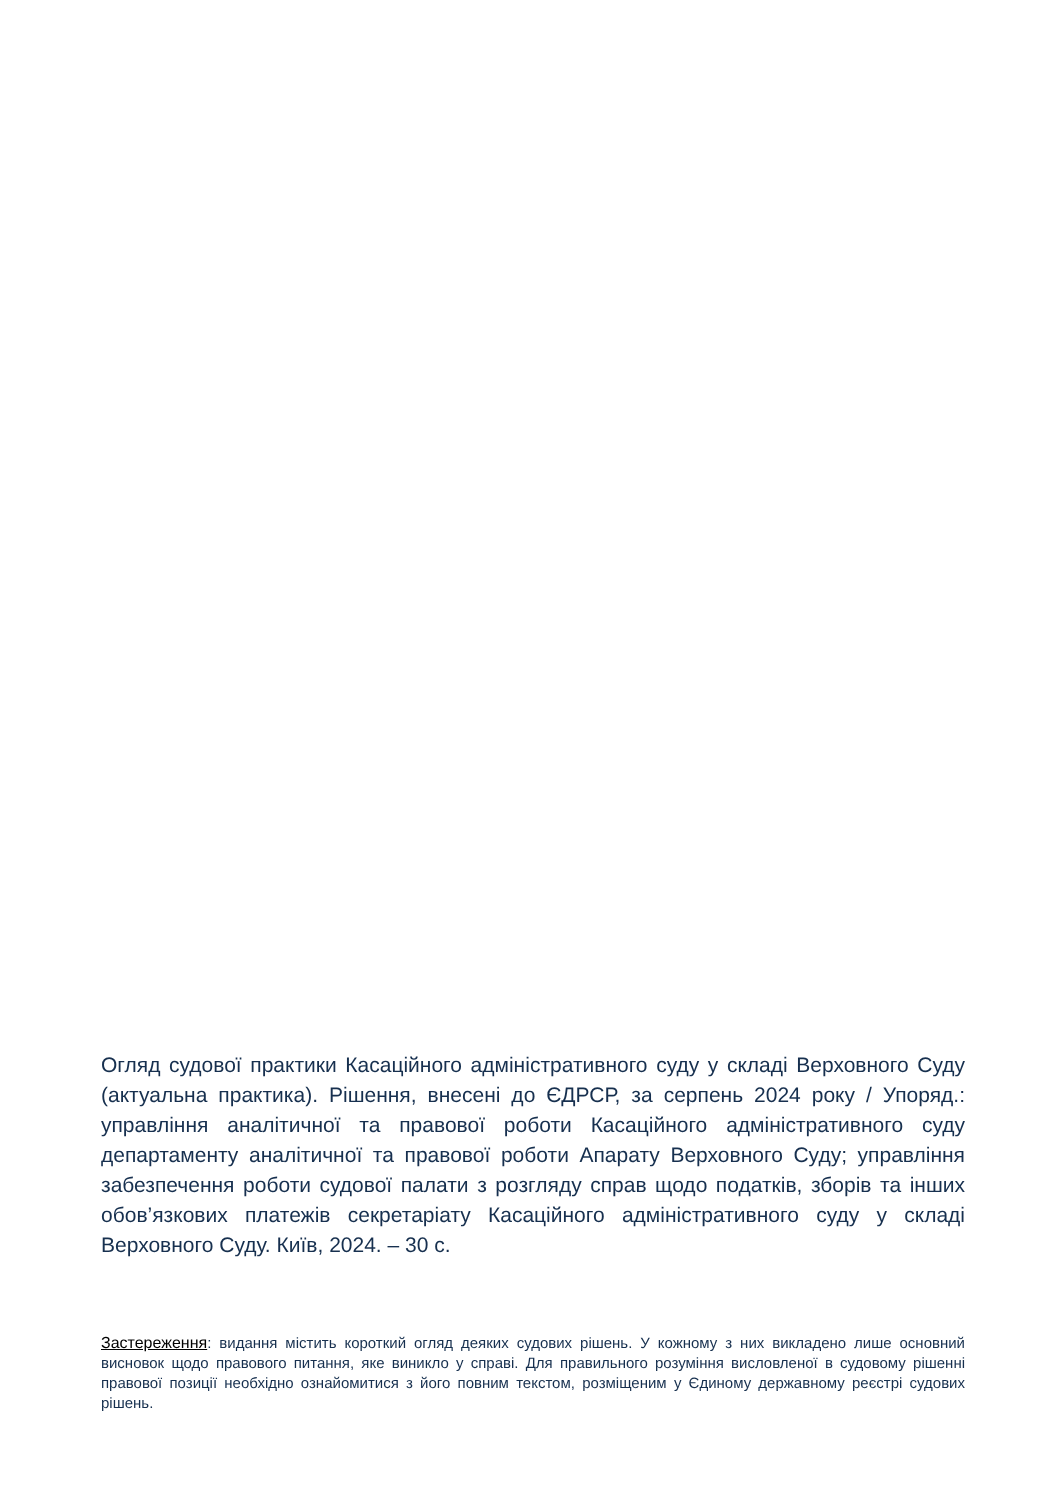Огляд судової практики Касаційного адміністративного суду у складі Верховного Суду (актуальна практика). Рішення, внесені до ЄДРСР, за серпень 2024 року / Упоряд.: управління аналітичної та правової роботи Касаційного адміністративного суду департаменту аналітичної та правової роботи Апарату Верховного Суду; управління забезпечення роботи судової палати з розгляду справ щодо податків, зборів та інших обов’язкових платежів секретаріату Касаційного адміністративного суду у складі Верховного Суду. Київ, 2024. – 30 с.
Застереження: видання містить короткий огляд деяких судових рішень. У кожному з них викладено лише основний висновок щодо правового питання, яке виникло у справі. Для правильного розуміння висловленої в судовому рішенні правової позиції необхідно ознайомитися з його повним текстом, розміщеним у Єдиному державному реєстрі судових рішень.